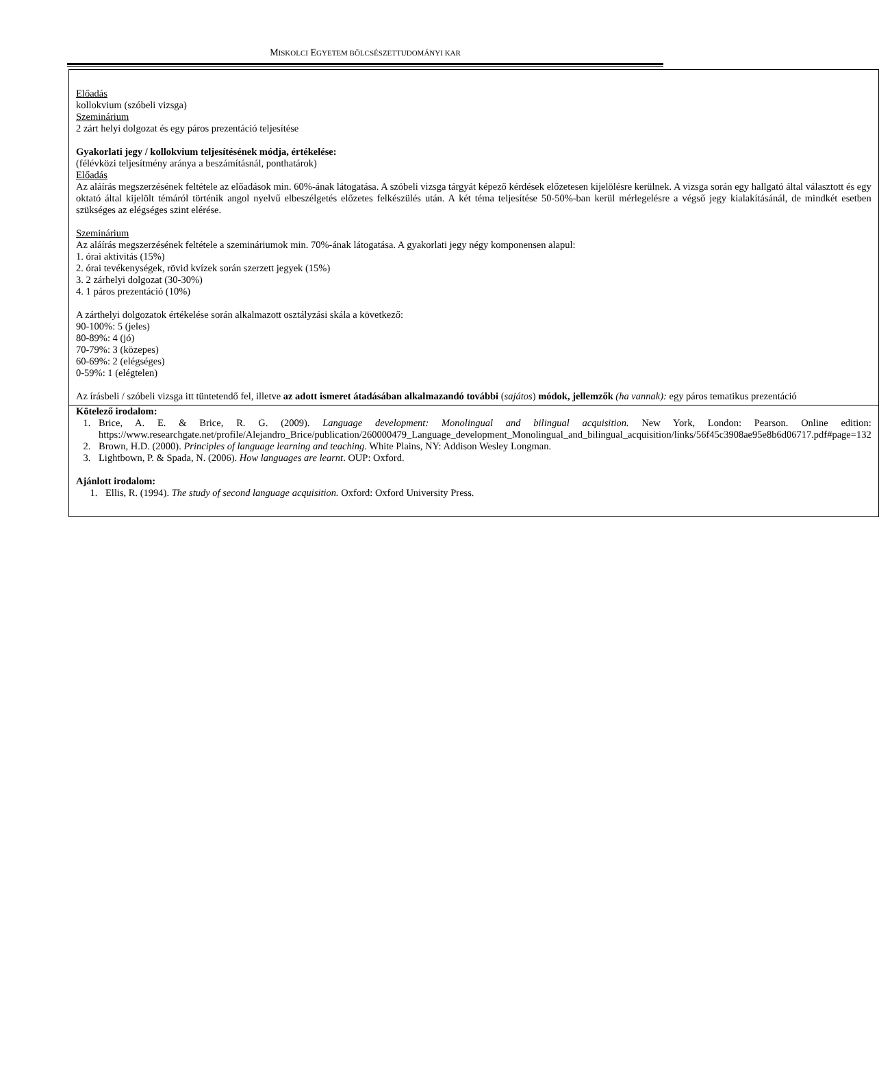MISKOLCI EGYETEM BÖLCSÉSZETTUDOMÁNYI KAR
| Előadás kollokvium (szóbeli vizsga) Szeminárium 2 zárt helyi dolgozat és egy páros prezentáció teljesítése Gyakorlati jegy / kollokvium teljesítésének módja, értékelése: (félévközi teljesítmény aránya a beszámításnál, ponthatárok) Előadás Az aláírás megszerzésének feltétele az előadások min. 60%-ának látogatása. A szóbeli vizsga tárgyát képező kérdések előzetesen kijelölésre kerülnek. A vizsga során egy hallgató által választott és egy oktató által kijelölt témáról történik angol nyelvű elbeszélgetés előzetes felkészülés után. A két téma teljesítése 50-50%-ban kerül mérlegelésre a végső jegy kialakításánál, de mindkét esetben szükséges az elégséges szint elérése. Szeminárium Az aláírás megszerzésének feltétele a szemináriumok min. 70%-ának látogatása. A gyakorlati jegy négy komponensen alapul: 1. órai aktivitás (15%) 2. órai tevékenységek, rövid kvízek során szerzett jegyek (15%) 3. 2 zárhelyi dolgozat (30-30%) 4. 1 páros prezentáció (10%) A zárthelyi dolgozatok értékelése során alkalmazott osztályzási skála a következő: 90-100%: 5 (jeles) 80-89%: 4 (jó) 70-79%: 3 (közepes) 60-69%: 2 (elégséges) 0-59%: 1 (elégtelen) Az írásbeli / szóbeli vizsga itt tüntetendő fel, illetve az adott ismeret átadásában alkalmazandó további ( sajátos ) módok, jellemzők (ha vannak): egy páros tematikus prezentáció |
| Kötelező irodalom: 1. Brice, A. E. & Brice, R. G. (2009). Language development: Monolingual and bilingual acquisition. New York, London: Pearson. Online edition: https://www.researchgate.net/profile/Alejandro_Brice/publication/260000479_Language_development_Monolingual_and_bilingual_acquisition/links/56f45c3908ae95e8b6d06717.pdf#page=132 2. Brown, H.D. (2000). Principles of language learning and teaching . White Plains, NY: Addison Wesley Longman. 3. Lightbown, P. & Spada, N. (2006). How languages are learnt . OUP: Oxford. Ajánlott irodalom: 1. Ellis, R. (1994). The study of second language acquisition. Oxford: Oxford University Press. |